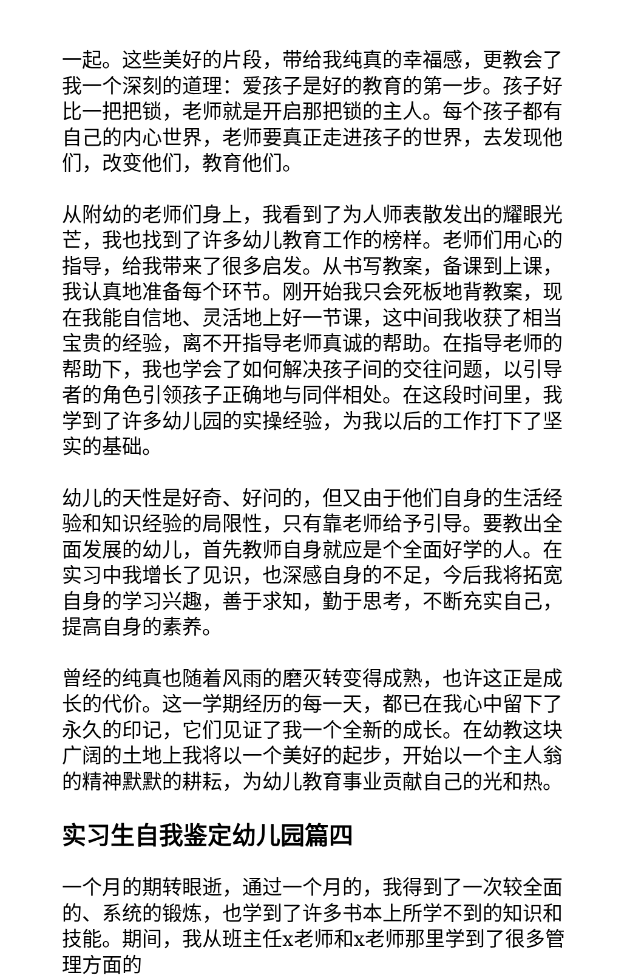一起。这些美好的片段，带给我纯真的幸福感，更教会了我一个深刻的道理：爱孩子是好的教育的第一步。孩子好比一把把锁，老师就是开启那把锁的主人。每个孩子都有自己的内心世界，老师要真正走进孩子的世界，去发现他们，改变他们，教育他们。
从附幼的老师们身上，我看到了为人师表散发出的耀眼光芒，我也找到了许多幼儿教育工作的榜样。老师们用心的指导，给我带来了很多启发。从书写教案，备课到上课，我认真地准备每个环节。刚开始我只会死板地背教案，现在我能自信地、灵活地上好一节课，这中间我收获了相当宝贵的经验，离不开指导老师真诚的帮助。在指导老师的帮助下，我也学会了如何解决孩子间的交往问题，以引导者的角色引领孩子正确地与同伴相处。在这段时间里，我学到了许多幼儿园的实操经验，为我以后的工作打下了坚实的基础。
幼儿的天性是好奇、好问的，但又由于他们自身的生活经验和知识经验的局限性，只有靠老师给予引导。要教出全面发展的幼儿，首先教师自身就应是个全面好学的人。在实习中我增长了见识，也深感自身的不足，今后我将拓宽自身的学习兴趣，善于求知，勤于思考，不断充实自己，提高自身的素养。
曾经的纯真也随着风雨的磨灭转变得成熟，也许这正是成长的代价。这一学期经历的每一天，都已在我心中留下了永久的印记，它们见证了我一个全新的成长。在幼教这块广阔的土地上我将以一个美好的起步，开始以一个主人翁的精神默默的耕耘，为幼儿教育事业贡献自己的光和热。
实习生自我鉴定幼儿园篇四
一个月的期转眼逝，通过一个月的，我得到了一次较全面的、系统的锻炼，也学到了许多书本上所学不到的知识和技能。期间，我从班主任x老师和x老师那里学到了很多管理方面的